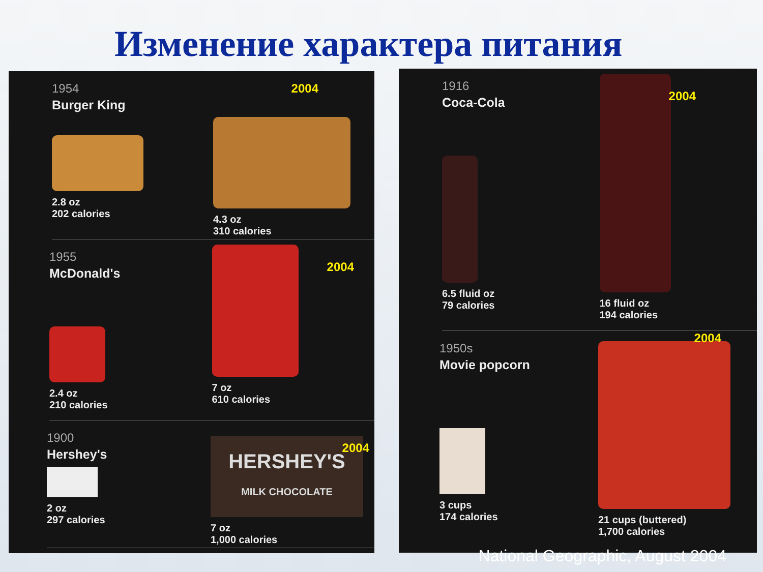Изменение характера питания
1954
Burger King
2.8 oz
202 calories
4.3 oz
310 calories
2004
1955
McDonald's
2.4 oz
210 calories
7 oz
610 calories
2004
1900
Hershey's
2 oz
297 calories
HERSHEY'S
MILK CHOCOLATE
7 oz
1,000 calories
2004
1916
Coca-Cola
6.5 fluid oz
79 calories
16 fluid oz
194 calories
2004
1950s
Movie popcorn
3 cups
174 calories
21 cups (buttered)
1,700 calories
2004
National Geographic, August 2004